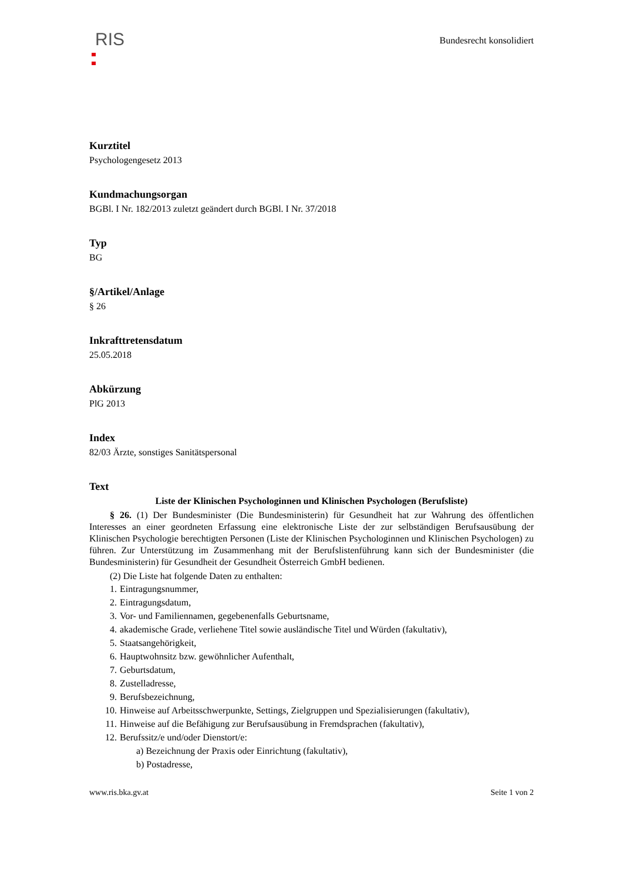RIS
Bundesrecht konsolidiert
Kurztitel
Psychologengesetz 2013
Kundmachungsorgan
BGBl. I Nr. 182/2013 zuletzt geändert durch BGBl. I Nr. 37/2018
Typ
BG
§/Artikel/Anlage
§ 26
Inkrafttretensdatum
25.05.2018
Abkürzung
PlG 2013
Index
82/03 Ärzte, sonstiges Sanitätspersonal
Text
Liste der Klinischen Psychologinnen und Klinischen Psychologen (Berufsliste)
§ 26. (1) Der Bundesminister (Die Bundesministerin) für Gesundheit hat zur Wahrung des öffentlichen Interesses an einer geordneten Erfassung eine elektronische Liste der zur selbständigen Berufsausübung der Klinischen Psychologie berechtigten Personen (Liste der Klinischen Psychologinnen und Klinischen Psychologen) zu führen. Zur Unterstützung im Zusammenhang mit der Berufslistenführung kann sich der Bundesminister (die Bundesministerin) für Gesundheit der Gesundheit Österreich GmbH bedienen.
(2) Die Liste hat folgende Daten zu enthalten:
1. Eintragungsnummer,
2. Eintragungsdatum,
3. Vor- und Familiennamen, gegebenenfalls Geburtsname,
4. akademische Grade, verliehene Titel sowie ausländische Titel und Würden (fakultativ),
5. Staatsangehörigkeit,
6. Hauptwohnsitz bzw. gewöhnlicher Aufenthalt,
7. Geburtsdatum,
8. Zustelladresse,
9. Berufsbezeichnung,
10. Hinweise auf Arbeitsschwerpunkte, Settings, Zielgruppen und Spezialisierungen (fakultativ),
11. Hinweise auf die Befähigung zur Berufsausübung in Fremdsprachen (fakultativ),
12. Berufssitz/e und/oder Dienstort/e:
a) Bezeichnung der Praxis oder Einrichtung (fakultativ),
b) Postadresse,
www.ris.bka.gv.at Seite 1 von 2